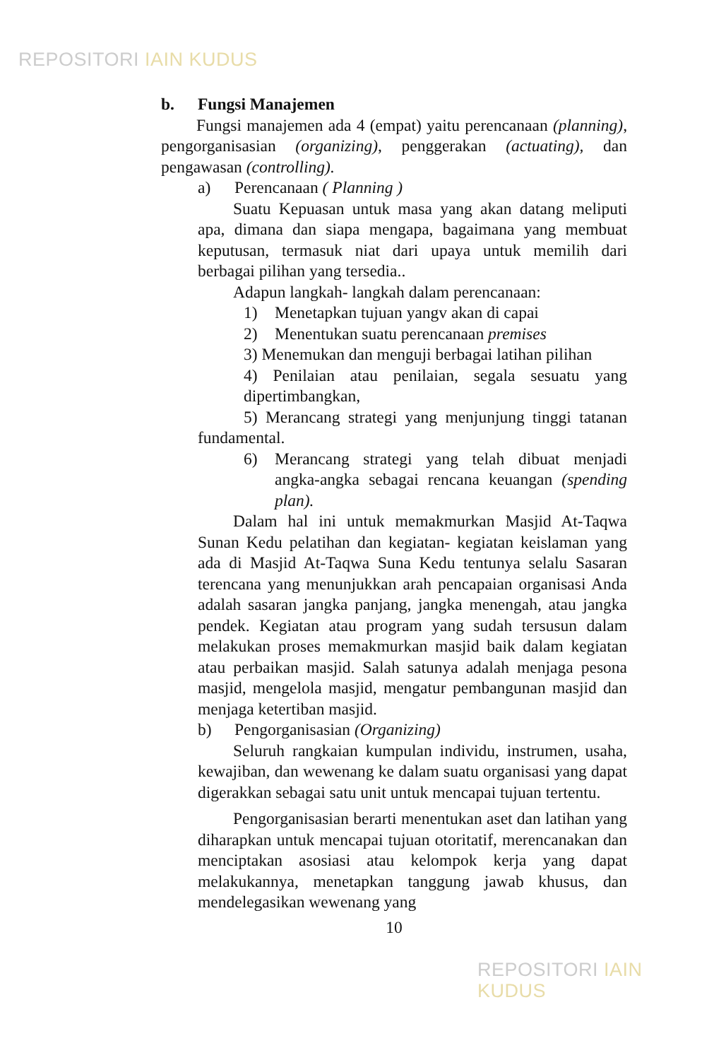REPOSITORI IAIN KUDUS
b. Fungsi Manajemen
Fungsi manajemen ada 4 (empat) yaitu perencanaan (planning), pengorganisasian (organizing), penggerakan (actuating), dan pengawasan (controlling).
a) Perencanaan ( Planning )
Suatu Kepuasan untuk masa yang akan datang meliputi apa, dimana dan siapa mengapa, bagaimana yang membuat keputusan, termasuk niat dari upaya untuk memilih dari berbagai pilihan yang tersedia..
Adapun langkah- langkah dalam perencanaan:
1) Menetapkan tujuan yangv akan di capai
2) Menentukan suatu perencanaan premises
3) Menemukan dan menguji berbagai latihan pilihan
4) Penilaian atau penilaian, segala sesuatu yang dipertimbangkan,
5) Merancang strategi yang menjunjung tinggi tatanan fundamental.
6) Merancang strategi yang telah dibuat menjadi angka-angka sebagai rencana keuangan (spending plan).
Dalam hal ini untuk memakmurkan Masjid At-Taqwa Sunan Kedu pelatihan dan kegiatan- kegiatan keislaman yang ada di Masjid At-Taqwa Suna Kedu tentunya selalu Sasaran terencana yang menunjukkan arah pencapaian organisasi Anda adalah sasaran jangka panjang, jangka menengah, atau jangka pendek. Kegiatan atau program yang sudah tersusun dalam melakukan proses memakmurkan masjid baik dalam kegiatan atau perbaikan masjid. Salah satunya adalah menjaga pesona masjid, mengelola masjid, mengatur pembangunan masjid dan menjaga ketertiban masjid.
b) Pengorganisasian (Organizing)
Seluruh rangkaian kumpulan individu, instrumen, usaha, kewajiban, dan wewenang ke dalam suatu organisasi yang dapat digerakkan sebagai satu unit untuk mencapai tujuan tertentu.
Pengorganisasian berarti menentukan aset dan latihan yang diharapkan untuk mencapai tujuan otoritatif, merencanakan dan menciptakan asosiasi atau kelompok kerja yang dapat melakukannya, menetapkan tanggung jawab khusus, dan mendelegasikan wewenang yang
10
REPOSITORI IAIN KUDUS